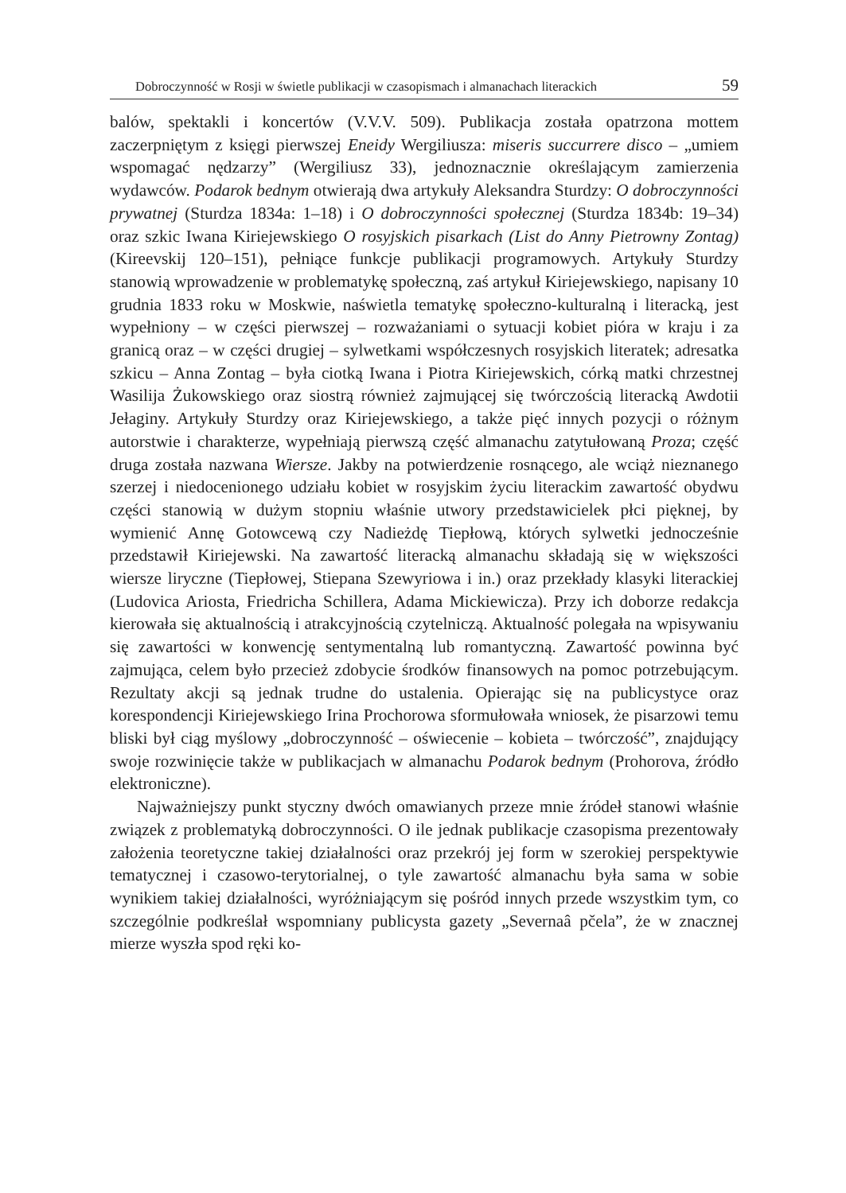Dobroczynność w Rosji w świetle publikacji w czasopismach i almanachach literackich 59
balów, spektakli i koncertów (V.V.V. 509). Publikacja została opatrzona mottem zaczerpniętym z księgi pierwszej Eneidy Wergiliusza: miseris succurrere disco – „umiem wspomagać nędzarzy” (Wergiliusz 33), jednoznacznie określającym zamierzenia wydawców. Podarok bednym otwierają dwa artykuły Aleksandra Sturdzy: O dobroczynności prywatnej (Sturdza 1834a: 1–18) i O dobroczynności społecznej (Sturdza 1834b: 19–34) oraz szkic Iwana Kiriejewskiego O rosyjskich pisarkach (List do Anny Pietrowny Zontag) (Kireevskij 120–151), pełniące funkcje publikacji programowych. Artykuły Sturdzy stanowią wprowadzenie w problematykę społeczną, zaś artykuł Kiriejewskiego, napisany 10 grudnia 1833 roku w Moskwie, naświetla tematykę społeczno-kulturalną i literacką, jest wypełniony – w części pierwszej – rozważaniami o sytuacji kobiet pióra w kraju i za granicą oraz – w części drugiej – sylwetkami współczesnych rosyjskich literatek; adresatka szkicu – Anna Zontag – była ciotką Iwana i Piotra Kiriejewskich, córką matki chrzestnej Wasilija Żukowskiego oraz siostrą również zajmującej się twórczością literacką Awdotii Jełaginy. Artykuły Sturdzy oraz Kiriejewskiego, a także pięć innych pozycji o różnym autorstwie i charakterze, wypełniają pierwszą część almanachu zatytułowaną Proza; część druga została nazwana Wiersze. Jakby na potwierdzenie rosnącego, ale wciąż nieznanego szerzej i niedocenionego udziału kobiet w rosyjskim życiu literackim zawartość obydwu części stanowią w dużym stopniu właśnie utwory przedstawicielek płci pięknej, by wymienić Annę Gotowcewą czy Nadieżdę Tiepłową, których sylwetki jednocześnie przedstawił Kiriejewski. Na zawartość literacką almanachu składają się w większości wiersze liryczne (Tiepłowej, Stiepana Szewyriowa i in.) oraz przekłady klasyki literackiej (Ludovica Ariosta, Friedricha Schillera, Adama Mickiewicza). Przy ich doborze redakcja kierowała się aktualnością i atrakcyjnością czytelniczą. Aktualność polegała na wpisywaniu się zawartości w konwencję sentymentalną lub romantyczną. Zawartość powinna być zajmująca, celem było przecież zdobycie środków finansowych na pomoc potrzebującym. Rezultaty akcji są jednak trudne do ustalenia. Opierając się na publicystyce oraz korespondencji Kiriejewskiego Irina Prochorowa sformułowała wniosek, że pisarzowi temu bliski był ciąg myślowy „dobroczynność – oświecenie – kobieta – twórczość”, znajdujący swoje rozwinięcie także w publikacjach w almanachu Podarok bednym (Prohorova, źródło elektroniczne).
Najważniejszy punkt styczny dwóch omawianych przeze mnie źródeł stanowi właśnie związek z problematyką dobroczynności. O ile jednak publikacje czasopisma prezentowały założenia teoretyczne takiej działalności oraz przekrój jej form w szerokiej perspektywie tematycznej i czasowo-terytorialnej, o tyle zawartość almanachu była sama w sobie wynikiem takiej działalności, wyróżniającym się pośród innych przede wszystkim tym, co szczególnie podkreślał wspomniany publicysta gazety „Severnaâ pčela”, że w znacznej mierze wyszła spod ręki ko-